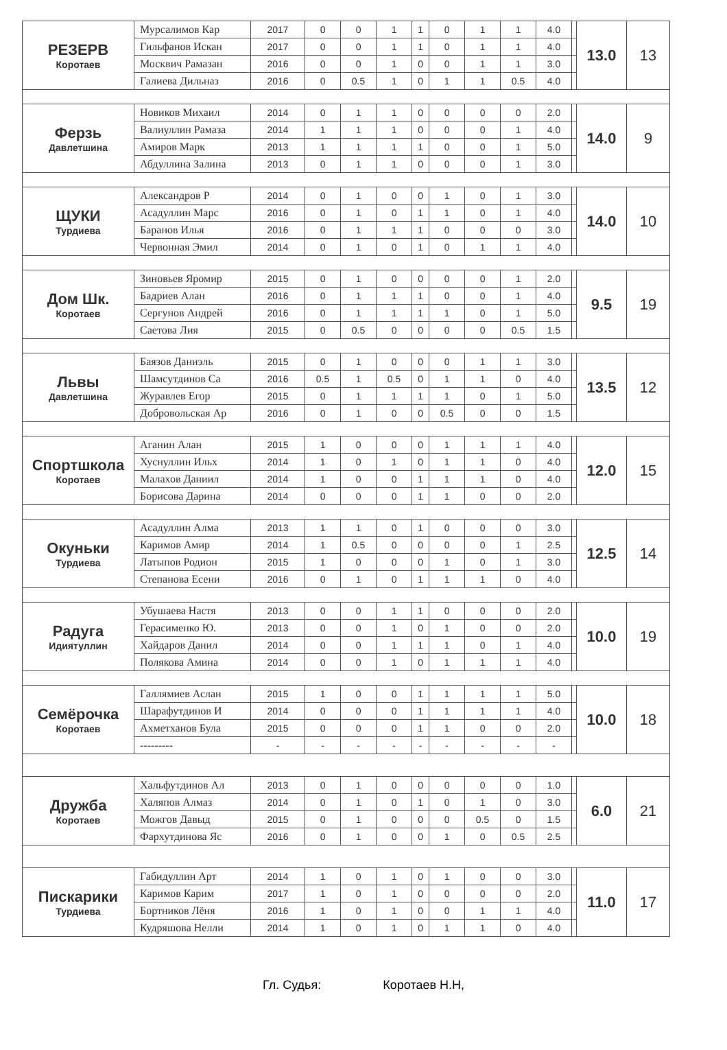| РЕЗЕРВ Коротаев | Мурсалимов Кар | 2017 | 0 | 0 | 1 | 1 | 0 | 1 | 1 | 4.0 | | 13.0 | 13 |
| | Гильфанов Искан | 2017 | 0 | 0 | 1 | 1 | 0 | 1 | 1 | 4.0 | | | |
| | Москвич Рамазан | 2016 | 0 | 0 | 1 | 0 | 0 | 1 | 1 | 3.0 | | | |
| | Галиева Дильназ | 2016 | 0 | 0.5 | 1 | 0 | 1 | 1 | 0.5 | 4.0 | | | |
| Ферзь Давлетшина | Новиков Михаил | 2014 | 0 | 1 | 1 | 0 | 0 | 0 | 0 | 2.0 | | 14.0 | 9 |
| | Валиуллин Рамаза | 2014 | 1 | 1 | 1 | 0 | 0 | 0 | 1 | 4.0 | | | |
| | Амиров Марк | 2013 | 1 | 1 | 1 | 1 | 0 | 0 | 1 | 5.0 | | | |
| | Абдуллина Залина | 2013 | 0 | 1 | 1 | 0 | 0 | 0 | 1 | 3.0 | | | |
| ЩУКИ Турдиева | Александров Р | 2014 | 0 | 1 | 0 | 0 | 1 | 0 | 1 | 3.0 | | 14.0 | 10 |
| | Асадуллин Марс | 2016 | 0 | 1 | 0 | 1 | 1 | 0 | 1 | 4.0 | | | |
| | Баранов Илья | 2016 | 0 | 1 | 1 | 1 | 0 | 0 | 0 | 3.0 | | | |
| | Червонная Эмил | 2014 | 0 | 1 | 0 | 1 | 0 | 1 | 1 | 4.0 | | | |
| Дом Шк. Коротаев | Зиновьев Яромир | 2015 | 0 | 1 | 0 | 0 | 0 | 0 | 1 | 2.0 | | 9.5 | 19 |
| | Бадриев Алан | 2016 | 0 | 1 | 1 | 1 | 0 | 0 | 1 | 4.0 | | | |
| | Сергунов Андрей | 2016 | 0 | 1 | 1 | 1 | 1 | 0 | 1 | 5.0 | | | |
| | Саетова Лия | 2015 | 0 | 0.5 | 0 | 0 | 0 | 0 | 0.5 | 1.5 | | | |
| Львы Давлетшина | Баязов Даниэль | 2015 | 0 | 1 | 0 | 0 | 0 | 1 | 1 | 3.0 | | 13.5 | 12 |
| | Шамсутдинов Са | 2016 | 0.5 | 1 | 0.5 | 0 | 1 | 1 | 0 | 4.0 | | | |
| | Журавлев Егор | 2015 | 0 | 1 | 1 | 1 | 1 | 0 | 1 | 5.0 | | | |
| | Добровольская Ар | 2016 | 0 | 1 | 0 | 0 | 0.5 | 0 | 0 | 1.5 | | | |
| Спортшкола Коротаев | Аганин Алан | 2015 | 1 | 0 | 0 | 0 | 1 | 1 | 1 | 4.0 | | 12.0 | 15 |
| | Хуснуллин Ильх | 2014 | 1 | 0 | 1 | 0 | 1 | 1 | 0 | 4.0 | | | |
| | Малахов Даниил | 2014 | 1 | 0 | 0 | 1 | 1 | 1 | 0 | 4.0 | | | |
| | Борисова Дарина | 2014 | 0 | 0 | 0 | 1 | 1 | 0 | 0 | 2.0 | | | |
| Окуньки Турдиева | Асадуллин Алма | 2013 | 1 | 1 | 0 | 1 | 0 | 0 | 0 | 3.0 | | 12.5 | 14 |
| | Каримов Амир | 2014 | 1 | 0.5 | 0 | 0 | 0 | 0 | 1 | 2.5 | | | |
| | Латыпов Родион | 2015 | 1 | 0 | 0 | 0 | 1 | 0 | 1 | 3.0 | | | |
| | Степанова Есени | 2016 | 0 | 1 | 0 | 1 | 1 | 1 | 0 | 4.0 | | | |
| Радуга Идиятуллин | Убушаева Настя | 2013 | 0 | 0 | 1 | 1 | 0 | 0 | 0 | 2.0 | | 10.0 | 19 |
| | Герасименко Ю. | 2013 | 0 | 0 | 1 | 0 | 1 | 0 | 0 | 2.0 | | | |
| | Хайдаров Данил | 2014 | 0 | 0 | 1 | 1 | 1 | 0 | 1 | 4.0 | | | |
| | Полякова Амина | 2014 | 0 | 0 | 1 | 0 | 1 | 1 | 1 | 4.0 | | | |
| Семёрочка Коротаев | Галлямиев Аслан | 2015 | 1 | 0 | 0 | 1 | 1 | 1 | 1 | 5.0 | | 10.0 | 18 |
| | Шарафутдинов И | 2014 | 0 | 0 | 0 | 1 | 1 | 1 | 1 | 4.0 | | | |
| | Ахметханов Була | 2015 | 0 | 0 | 0 | 1 | 1 | 0 | 0 | 2.0 | | | |
| | --------- | - | - | - | - | - | - | - | - | - | | | |
| Дружба Коротаев | Хальфутдинов Ал | 2013 | 0 | 1 | 0 | 0 | 0 | 0 | 0 | 1.0 | | 6.0 | 21 |
| | Халяпов Алмаз | 2014 | 0 | 1 | 0 | 1 | 0 | 1 | 0 | 3.0 | | | |
| | Можгов Давыд | 2015 | 0 | 1 | 0 | 0 | 0 | 0.5 | 0 | 1.5 | | | |
| | Фархутдинова Яс | 2016 | 0 | 1 | 0 | 0 | 1 | 0 | 0.5 | 2.5 | | | |
| Пискарики Турдиева | Габидуллин Арт | 2014 | 1 | 0 | 1 | 0 | 1 | 0 | 0 | 3.0 | | 11.0 | 17 |
| | Каримов Карим | 2017 | 1 | 0 | 1 | 0 | 0 | 0 | 0 | 2.0 | | | |
| | Бортников Лёня | 2016 | 1 | 0 | 1 | 0 | 0 | 1 | 1 | 4.0 | | | |
| | Кудряшова Нелли | 2014 | 1 | 0 | 1 | 0 | 1 | 1 | 0 | 4.0 | | | |
Гл. Судья: Коротаев Н.Н,